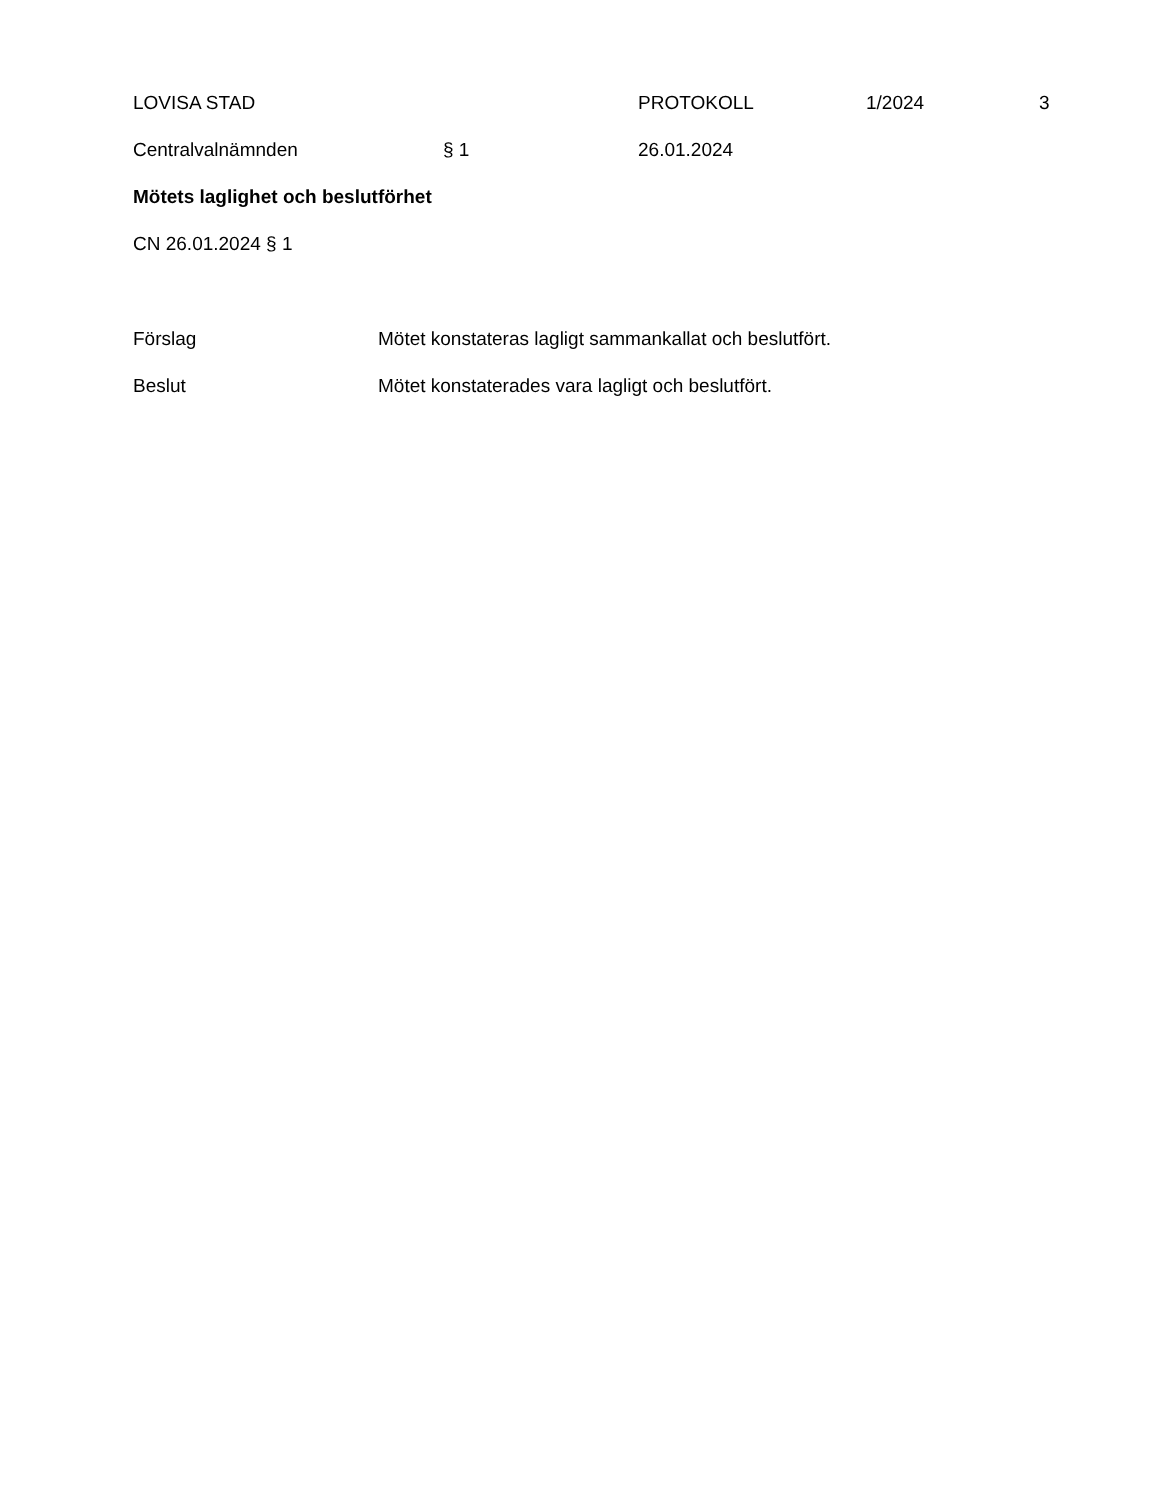LOVISA STAD PROTOKOLL 1/2024 3
Centralvalnämnden § 1 26.01.2024
Mötets laglighet och beslutförhet
CN 26.01.2024 § 1
Förslag Mötet konstateras lagligt sammankallat och beslutfört.
Beslut Mötet konstaterades vara lagligt och beslutfört.